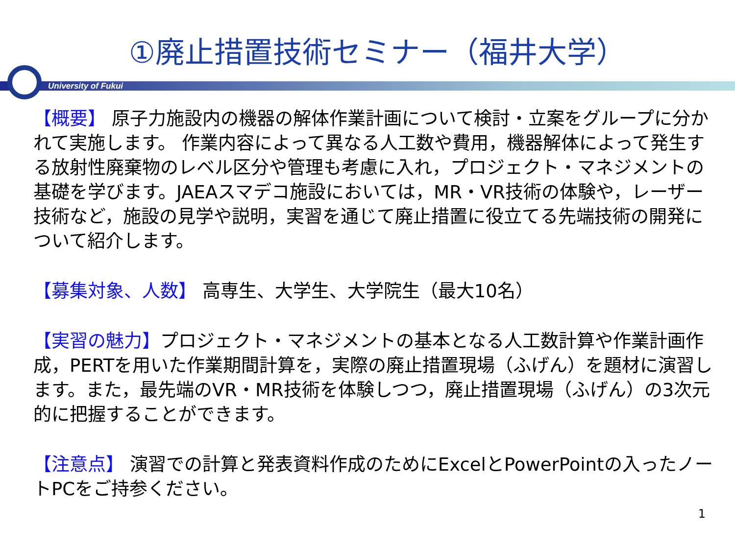①廃止措置技術セミナー（福井大学）
University of Fukui
【概要】 原子力施設内の機器の解体作業計画について検討・立案をグループに分かれて実施します。 作業内容によって異なる人工数や費用，機器解体によって発生する放射性廃棄物のレベル区分や管理も考慮に入れ，プロジェクト・マネジメントの基礎を学びます。JAEAスマデコ施設においては，MR・VR技術の体験や，レーザー技術など，施設の見学や説明，実習を通じて廃止措置に役立てる先端技術の開発について紹介します。
【募集対象、人数】 高専生、大学生、大学院生（最大10名）
【実習の魅力】プロジェクト・マネジメントの基本となる人工数計算や作業計画作成，PERTを用いた作業期間計算を，実際の廃止措置現場（ふげん）を題材に演習します。また，最先端のVR・MR技術を体験しつつ，廃止措置現場（ふげん）の3次元的に把握することができます。
【注意点】 演習での計算と発表資料作成のためにExcelとPowerPointの入ったノートPCをご持参ください。
1